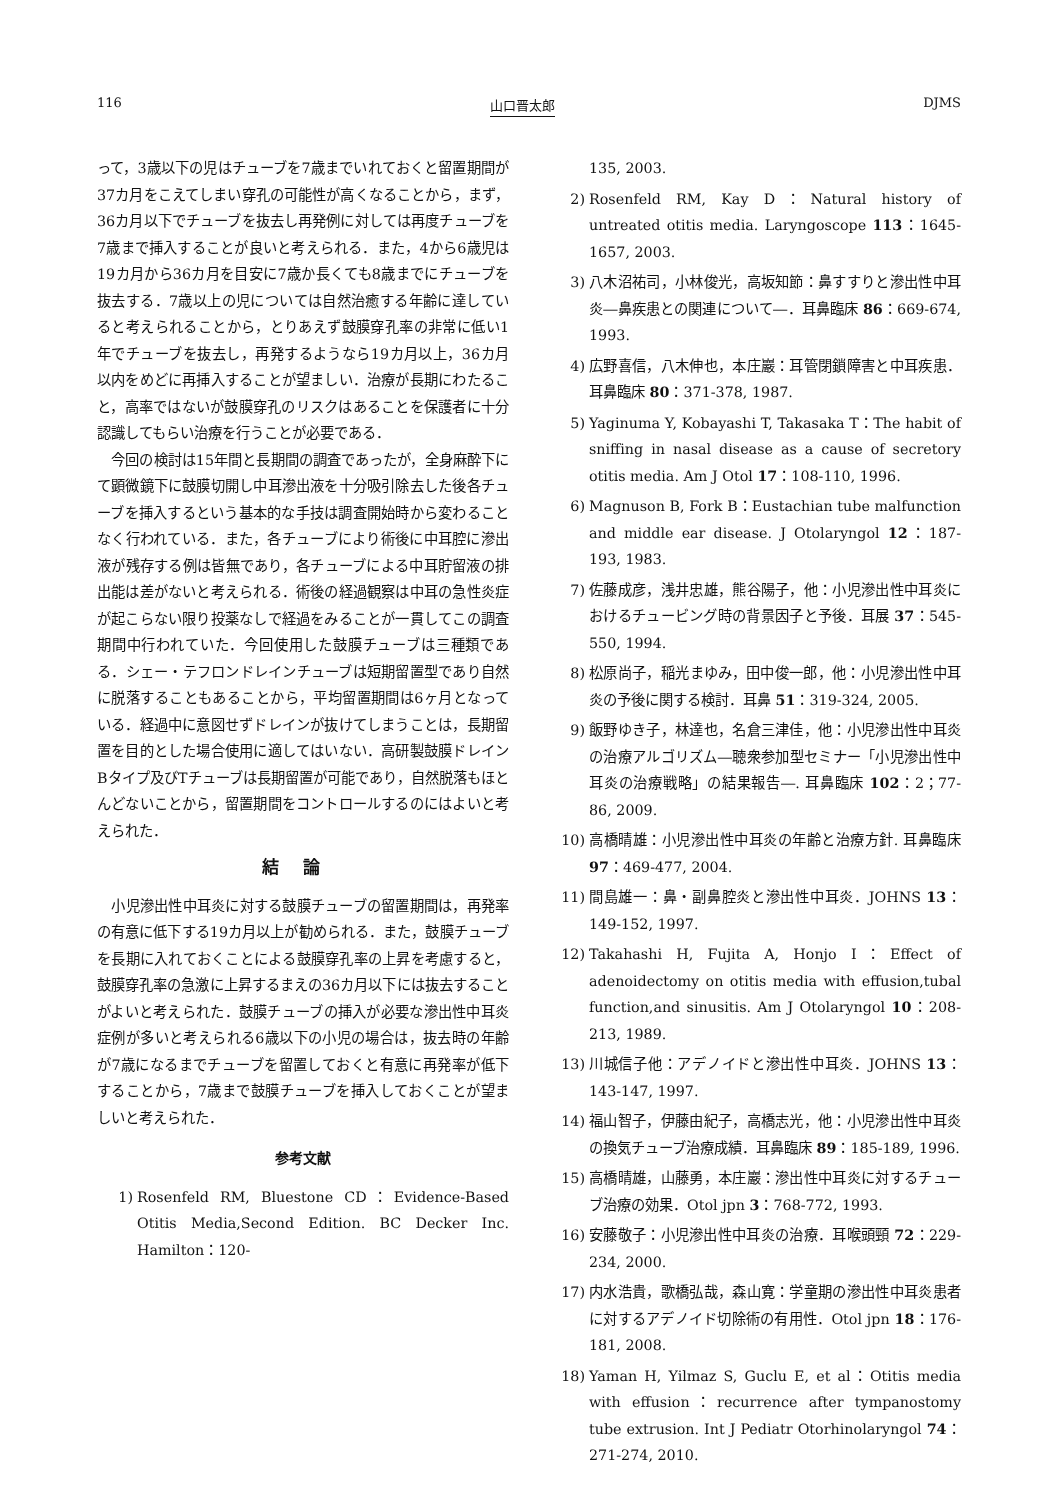116 山口晋太郎 DJMS
って，3歳以下の児はチューブを7歳までいれておくと留置期間が37カ月をこえてしまい穿孔の可能性が高くなることから，まず，36カ月以下でチューブを抜去し再発例に対しては再度チューブを7歳まで挿入することが良いと考えられる．また，4から6歳児は19カ月から36カ月を目安に7歳か長くても8歳までにチューブを抜去する．7歳以上の児については自然治癒する年齢に達していると考えられることから，とりあえず鼓膜穿孔率の非常に低い1年でチューブを抜去し，再発するようなら19カ月以上，36カ月以内をめどに再挿入することが望ましい．治療が長期にわたること，高率ではないが鼓膜穿孔のリスクはあることを保護者に十分認識してもらい治療を行うことが必要である．
今回の検討は15年間と長期間の調査であったが，全身麻酔下にて顕微鏡下に鼓膜切開し中耳滲出液を十分吸引除去した後各チューブを挿入するという基本的な手技は調査開始時から変わることなく行われている．また，各チューブにより術後に中耳腔に滲出液が残存する例は皆無であり，各チューブによる中耳貯留液の排出能は差がないと考えられる．術後の経過観察は中耳の急性炎症が起こらない限り投薬なしで経過をみることが一貫してこの調査期間中行われていた．今回使用した鼓膜チューブは三種類である．シェー・テフロンドレインチューブは短期留置型であり自然に脱落することもあることから，平均留置期間は6ヶ月となっている．経過中に意図せずドレインが抜けてしまうことは，長期留置を目的とした場合使用に適してはいない．高研製鼓膜ドレインBタイプ及びTチューブは長期留置が可能であり，自然脱落もほとんどないことから，留置期間をコントロールするのにはよいと考えられた．
結論
小児滲出性中耳炎に対する鼓膜チューブの留置期間は，再発率の有意に低下する19カ月以上が勧められる．また，鼓膜チューブを長期に入れておくことによる鼓膜穿孔率の上昇を考慮すると，鼓膜穿孔率の急激に上昇するまえの36カ月以下には抜去することがよいと考えられた．鼓膜チューブの挿入が必要な滲出性中耳炎症例が多いと考えられる6歳以下の小児の場合は，抜去時の年齢が7歳になるまでチューブを留置しておくと有意に再発率が低下することから，7歳まで鼓膜チューブを挿入しておくことが望ましいと考えられた．
参考文献
1) Rosenfeld RM, Bluestone CD：Evidence-Based Otitis Media,Second Edition. BC Decker Inc. Hamilton：120-
135, 2003.
2) Rosenfeld RM, Kay D：Natural history of untreated otitis media. Laryngoscope 113：1645-1657, 2003.
3) 八木沼祐司，小林俊光，高坂知節：鼻すすりと滲出性中耳炎―鼻疾患との関連について―．耳鼻臨床 86：669-674, 1993.
4) 広野喜信，八木伸也，本庄巖：耳管閉鎖障害と中耳疾患．耳鼻臨床 80：371-378, 1987.
5) Yaginuma Y, Kobayashi T, Takasaka T：The habit of sniffing in nasal disease as a cause of secretory otitis media. Am J Otol 17：108-110, 1996.
6) Magnuson B, Fork B：Eustachian tube malfunction and middle ear disease. J Otolaryngol 12：187-193, 1983.
7) 佐藤成彦，浅井忠雄，熊谷陽子，他：小児滲出性中耳炎におけるチュービング時の背景因子と予後．耳展 37：545-550, 1994.
8) 松原尚子，稲光まゆみ，田中俊一郎，他：小児滲出性中耳炎の予後に関する検討．耳鼻 51：319-324, 2005.
9) 飯野ゆき子，林達也，名倉三津佳，他：小児滲出性中耳炎の治療アルゴリズム―聴衆参加型セミナー「小児滲出性中耳炎の治療戦略」の結果報告―. 耳鼻臨床 102：2；77-86, 2009.
10) 高橋晴雄：小児滲出性中耳炎の年齢と治療方針. 耳鼻臨床 97：469-477, 2004.
11) 間島雄一：鼻・副鼻腔炎と滲出性中耳炎．JOHNS 13：149-152, 1997.
12) Takahashi H, Fujita A, Honjo I：Effect of adenoidectomy on otitis media with effusion,tubal function,and sinusitis. Am J Otolaryngol 10：208-213, 1989.
13) 川城信子他：アデノイドと滲出性中耳炎．JOHNS 13：143-147, 1997.
14) 福山智子，伊藤由紀子，高橋志光，他：小児滲出性中耳炎の換気チューブ治療成績．耳鼻臨床 89：185-189, 1996.
15) 高橋晴雄，山藤勇，本庄巖：滲出性中耳炎に対するチューブ治療の効果．Otol jpn 3：768-772, 1993.
16) 安藤敬子：小児滲出性中耳炎の治療．耳喉頭頸 72：229-234, 2000.
17) 内水浩貴，歌橋弘哉，森山寛：学童期の滲出性中耳炎患者に対するアデノイド切除術の有用性．Otol jpn 18：176-181, 2008.
18) Yaman H, Yilmaz S, Guclu E, et al：Otitis media with effusion：recurrence after tympanostomy tube extrusion. Int J Pediatr Otorhinolaryngol 74：271-274, 2010.